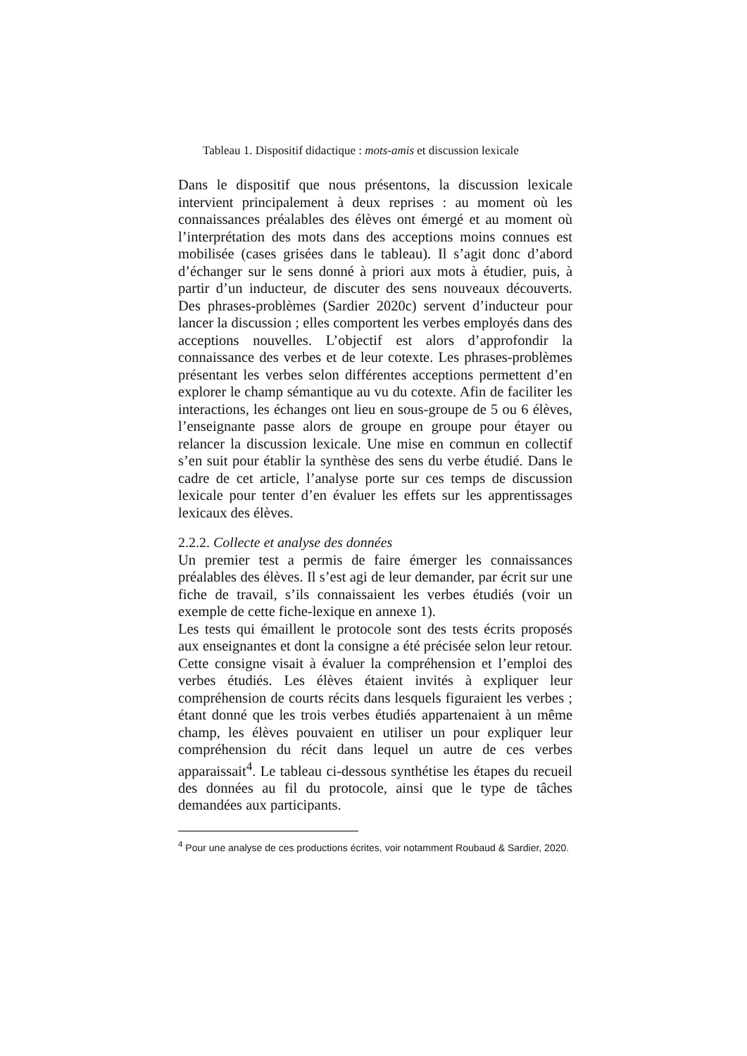Tableau 1. Dispositif didactique : mots-amis et discussion lexicale
Dans le dispositif que nous présentons, la discussion lexicale intervient principalement à deux reprises : au moment où les connaissances préalables des élèves ont émergé et au moment où l’interprétation des mots dans des acceptions moins connues est mobilisée (cases grisées dans le tableau). Il s’agit donc d’abord d’échanger sur le sens donné à priori aux mots à étudier, puis, à partir d’un inducteur, de discuter des sens nouveaux découverts. Des phrases-problèmes (Sardier 2020c) servent d’inducteur pour lancer la discussion ; elles comportent les verbes employés dans des acceptions nouvelles. L’objectif est alors d’approfondir la connaissance des verbes et de leur cotexte. Les phrases-problèmes présentant les verbes selon différentes acceptions permettent d’en explorer le champ sémantique au vu du cotexte. Afin de faciliter les interactions, les échanges ont lieu en sous-groupe de 5 ou 6 élèves, l’enseignante passe alors de groupe en groupe pour étayer ou relancer la discussion lexicale. Une mise en commun en collectif s’en suit pour établir la synthèse des sens du verbe étudié. Dans le cadre de cet article, l’analyse porte sur ces temps de discussion lexicale pour tenter d’en évaluer les effets sur les apprentissages lexicaux des élèves.
2.2.2. Collecte et analyse des données
Un premier test a permis de faire émerger les connaissances préalables des élèves. Il s’est agi de leur demander, par écrit sur une fiche de travail, s’ils connaissaient les verbes étudiés (voir un exemple de cette fiche-lexique en annexe 1).
Les tests qui émaillent le protocole sont des tests écrits proposés aux enseignantes et dont la consigne a été précisée selon leur retour. Cette consigne visait à évaluer la compréhension et l’emploi des verbes étudiés. Les élèves étaient invités à expliquer leur compréhension de courts récits dans lesquels figuraient les verbes ; étant donné que les trois verbes étudiés appartenaient à un même champ, les élèves pouvaient en utiliser un pour expliquer leur compréhension du récit dans lequel un autre de ces verbes apparaissait<sup>4</sup>. Le tableau ci-dessous synthétise les étapes du recueil des données au fil du protocole, ainsi que le type de tâches demandées aux participants.
<sup>4</sup> Pour une analyse de ces productions écrites, voir notamment Roubaud & Sardier, 2020.